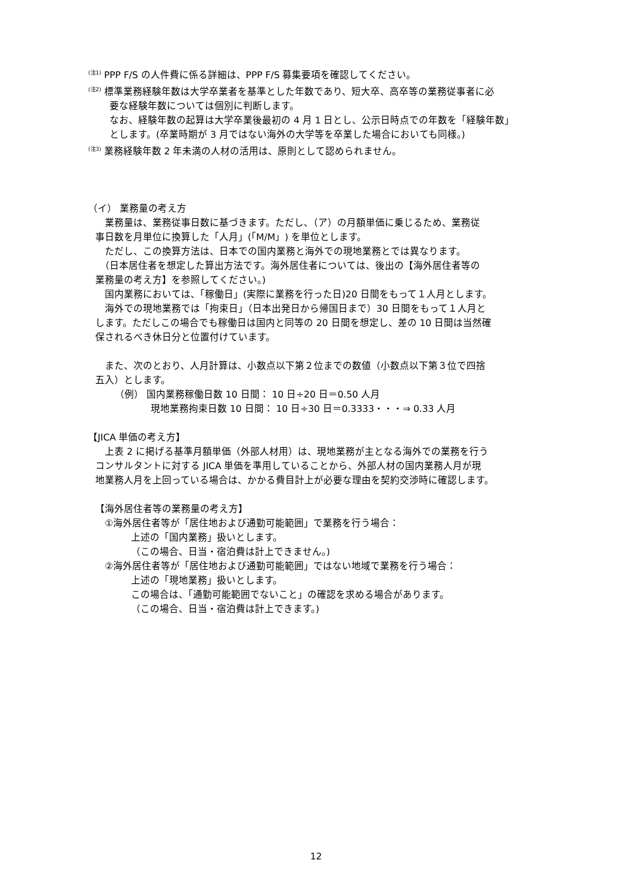<sup>(注1)</sup> PPP F/S の人件費に係る詳細は、PPP F/S 募集要項を確認してください。
<sup>(注2)</sup> 標準業務経験年数は大学卒業者を基準とした年数であり、短大卒、高卒等の業務従事者に必
要な経験年数については個別に判断します。
なお、経験年数の起算は大学卒業後最初の 4 月 1 日とし、公示日時点での年数を「経験年数」
とします。(卒業時期が 3 月ではない海外の大学等を卒業した場合においても同様。)
<sup>(注3)</sup> 業務経験年数 2 年未満の人材の活用は、原則として認められません。
（イ） 業務量の考え方
　業務量は、業務従事日数に基づきます。ただし、（ア）の月額単価に乗じるため、業務従
事日数を月単位に換算した「人月」(「M/M」) を単位とします。
　ただし、この換算方法は、日本での国内業務と海外での現地業務とでは異なります。
　（日本居住者を想定した算出方法です。海外居住者については、後出の【海外居住者等の
業務量の考え方】を参照してください。)
　国内業務においては、「稼働日」(実際に業務を行った日)20 日間をもって１人月とします。
　海外での現地業務では「拘束日」（日本出発日から帰国日まで）30 日間をもって１人月と
します。ただしこの場合でも稼働日は国内と同等の 20 日間を想定し、差の 10 日間は当然確
保されるべき休日分と位置付けています。
　また、次のとおり、人月計算は、小数点以下第２位までの数値（小数点以下第３位で四捨
五入）とします。
（例） 国内業務稼働日数 10 日間： 10 日÷20 日＝0.50 人月
現地業務拘束日数 10 日間： 10 日÷30 日＝0.3333・・・⇒ 0.33 人月
【JICA 単価の考え方】
　上表 2 に掲げる基準月額単価（外部人材用）は、現地業務が主となる海外での業務を行う
コンサルタントに対する JICA 単価を準用していることから、外部人材の国内業務人月が現
地業務人月を上回っている場合は、かかる費目計上が必要な理由を契約交渉時に確認します。
【海外居住者等の業務量の考え方】
①海外居住者等が「居住地および通勤可能範囲」で業務を行う場合：
上述の「国内業務」扱いとします。
（この場合、日当・宿泊費は計上できません。)
②海外居住者等が「居住地および通勤可能範囲」ではない地域で業務を行う場合：
上述の「現地業務」扱いとします。
この場合は、「通勤可能範囲でないこと」の確認を求める場合があります。
（この場合、日当・宿泊費は計上できます。)
12